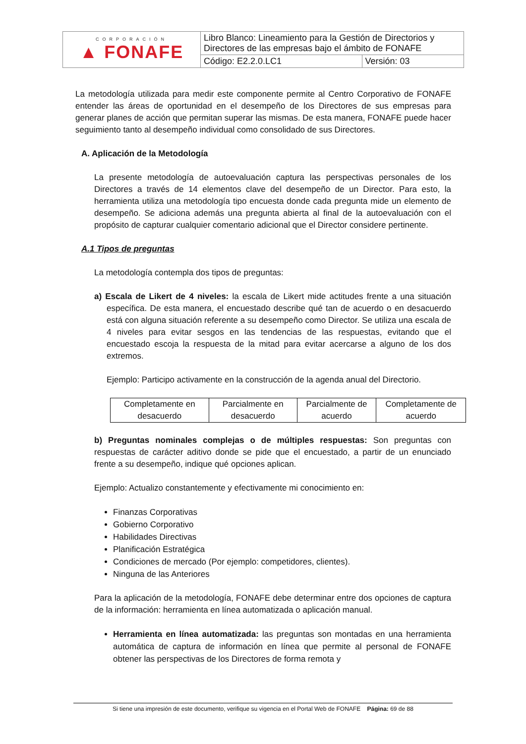| CORPORACIÓN ▲ FONAFE | Libro Blanco: Lineamiento para la Gestión de Directorios y Directores de las empresas bajo el ámbito de FONAFE | |
| | Código: E2.2.0.LC1 | Versión: 03 |
La metodología utilizada para medir este componente permite al Centro Corporativo de FONAFE entender las áreas de oportunidad en el desempeño de los Directores de sus empresas para generar planes de acción que permitan superar las mismas. De esta manera, FONAFE puede hacer seguimiento tanto al desempeño individual como consolidado de sus Directores.
A. Aplicación de la Metodología
La presente metodología de autoevaluación captura las perspectivas personales de los Directores a través de 14 elementos clave del desempeño de un Director. Para esto, la herramienta utiliza una metodología tipo encuesta donde cada pregunta mide un elemento de desempeño. Se adiciona además una pregunta abierta al final de la autoevaluación con el propósito de capturar cualquier comentario adicional que el Director considere pertinente.
A.1 Tipos de preguntas
La metodología contempla dos tipos de preguntas:
a) Escala de Likert de 4 niveles: la escala de Likert mide actitudes frente a una situación específica. De esta manera, el encuestado describe qué tan de acuerdo o en desacuerdo está con alguna situación referente a su desempeño como Director. Se utiliza una escala de 4 niveles para evitar sesgos en las tendencias de las respuestas, evitando que el encuestado escoja la respuesta de la mitad para evitar acercarse a alguno de los dos extremos.
Ejemplo: Participo activamente en la construcción de la agenda anual del Directorio.
| Completamente en desacuerdo | Parcialmente en desacuerdo | Parcialmente de acuerdo | Completamente de acuerdo |
b) Preguntas nominales complejas o de múltiples respuestas: Son preguntas con respuestas de carácter aditivo donde se pide que el encuestado, a partir de un enunciado frente a su desempeño, indique qué opciones aplican.
Ejemplo: Actualizo constantemente y efectivamente mi conocimiento en:
Finanzas Corporativas
Gobierno Corporativo
Habilidades Directivas
Planificación Estratégica
Condiciones de mercado (Por ejemplo: competidores, clientes).
Ninguna de las Anteriores
Para la aplicación de la metodología, FONAFE debe determinar entre dos opciones de captura de la información: herramienta en línea automatizada o aplicación manual.
Herramienta en línea automatizada: las preguntas son montadas en una herramienta automática de captura de información en línea que permite al personal de FONAFE obtener las perspectivas de los Directores de forma remota y
Si tiene una impresión de este documento, verifique su vigencia en el Portal Web de FONAFE Página: 69 de 88